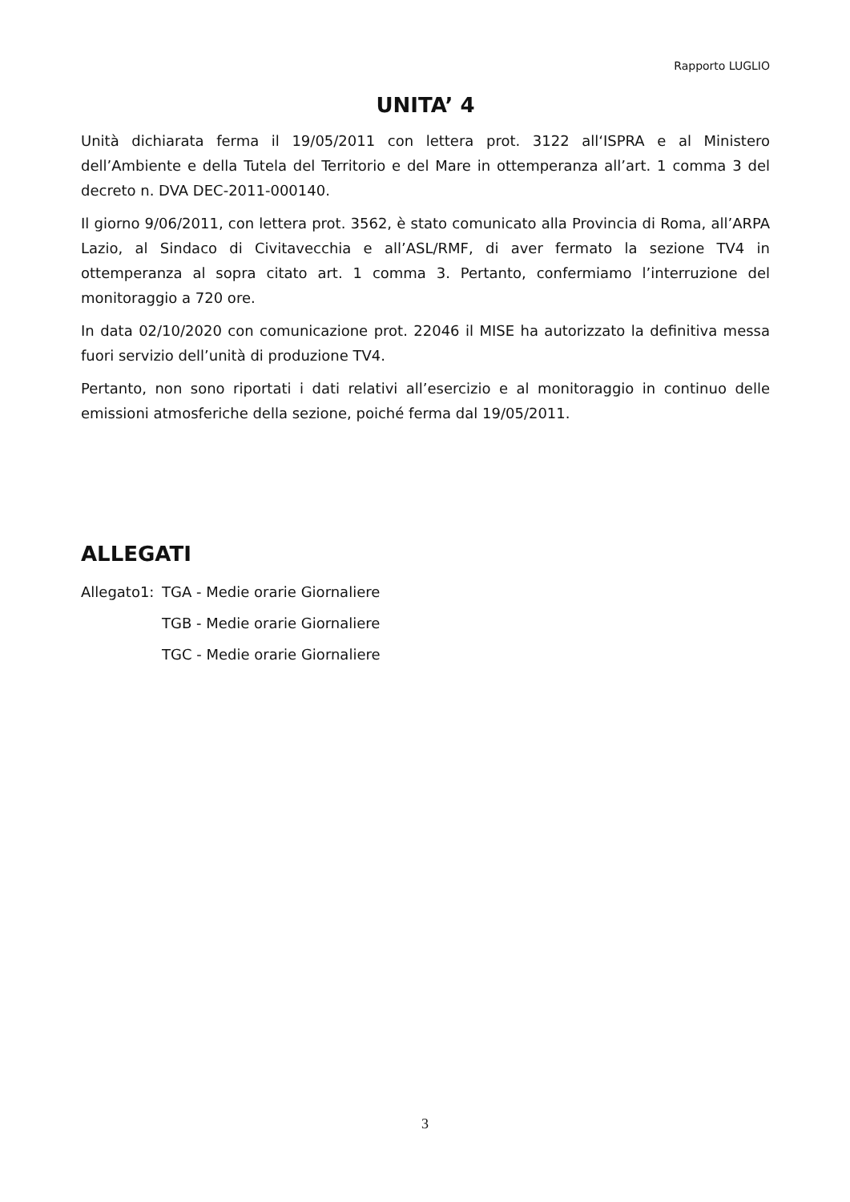Rapporto LUGLIO
UNITA’ 4
Unità dichiarata ferma il 19/05/2011 con lettera prot. 3122 all‘ISPRA e al Ministero dell’Ambiente e della Tutela del Territorio e del Mare in ottemperanza all’art. 1 comma 3 del decreto n. DVA DEC-2011-000140.
Il giorno 9/06/2011, con lettera prot. 3562, è stato comunicato alla Provincia di Roma, all’ARPA Lazio, al Sindaco di Civitavecchia e all’ASL/RMF, di aver fermato la sezione TV4 in ottemperanza al sopra citato art. 1 comma 3. Pertanto, confermiamo l’interruzione del monitoraggio a 720 ore.
In data 02/10/2020 con comunicazione prot. 22046 il MISE ha autorizzato la definitiva messa fuori servizio dell’unità di produzione TV4.
Pertanto, non sono riportati i dati relativi all’esercizio e al monitoraggio in continuo delle emissioni atmosferiche della sezione, poiché ferma dal 19/05/2011.
ALLEGATI
Allegato1: TGA - Medie orarie Giornaliere
TGB - Medie orarie Giornaliere
TGC - Medie orarie Giornaliere
3